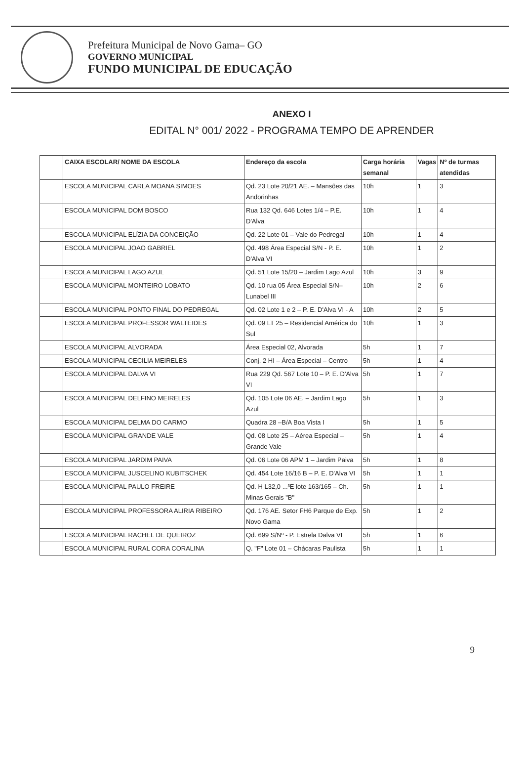Prefeitura Municipal de Novo Gama– GO
GOVERNO MUNICIPAL
FUNDO MUNICIPAL DE EDUCAÇÃO
ANEXO I
EDITAL N° 001/ 2022 - PROGRAMA TEMPO DE APRENDER
| | CAIXA ESCOLAR/ NOME DA ESCOLA | Endereço da escola | Carga horária semanal | Vagas | Nº de turmas atendidas |
| --- | --- | --- | --- | --- | --- |
| | ESCOLA MUNICIPAL CARLA MOANA SIMOES | Qd. 23 Lote 20/21 AE. – Mansões das Andorinhas | 10h | 1 | 3 |
| | ESCOLA MUNICIPAL DOM BOSCO | Rua 132 Qd. 646 Lotes 1/4 – P.E. D'Alva | 10h | 1 | 4 |
| | ESCOLA MUNICIPAL ELÍZIA DA CONCEIÇÃO | Qd. 22 Lote 01 – Vale do Pedregal | 10h | 1 | 4 |
| | ESCOLA MUNICIPAL JOAO GABRIEL | Qd. 498 Área Especial S/N - P. E. D'Alva VI | 10h | 1 | 2 |
| | ESCOLA MUNICIPAL LAGO AZUL | Qd. 51 Lote 15/20 – Jardim Lago Azul | 10h | 3 | 9 |
| | ESCOLA MUNICIPAL MONTEIRO LOBATO | Qd. 10 rua 05 Área Especial S/N– Lunabel III | 10h | 2 | 6 |
| | ESCOLA MUNICIPAL PONTO FINAL DO PEDREGAL | Qd. 02 Lote 1 e 2 – P. E. D'Alva VI - A | 10h | 2 | 5 |
| | ESCOLA MUNICIPAL PROFESSOR WALTEIDES | Qd. 09 LT 25 – Residencial América do Sul | 10h | 1 | 3 |
| | ESCOLA MUNICIPAL ALVORADA | Área Especial 02, Alvorada | 5h | 1 | 7 |
| | ESCOLA MUNICIPAL CECILIA MEIRELES | Conj. 2 HI – Área Especial – Centro | 5h | 1 | 4 |
| | ESCOLA MUNICIPAL DALVA VI | Rua 229 Qd. 567 Lote 10 – P. E. D'Alva VI | 5h | 1 | 7 |
| | ESCOLA MUNICIPAL DELFINO MEIRELES | Qd. 105 Lote 06 AE. – Jardim Lago Azul | 5h | 1 | 3 |
| | ESCOLA MUNICIPAL DELMA DO CARMO | Quadra 28 –B/A Boa Vista I | 5h | 1 | 5 |
| | ESCOLA MUNICIPAL GRANDE VALE | Qd. 08 Lote 25 – Aérea Especial – Grande Vale | 5h | 1 | 4 |
| | ESCOLA MUNICIPAL JARDIM PAIVA | Qd. 06 Lote 06 APM 1 – Jardim Paiva | 5h | 1 | 8 |
| | ESCOLA MUNICIPAL JUSCELINO KUBITSCHEK | Qd. 454 Lote 16/16 B – P. E. D'Alva VI | 5h | 1 | 1 |
| | ESCOLA MUNICIPAL PAULO FREIRE | Qd. H L32,0 ...³E lote 163/165 – Ch. Minas Gerais "B" | 5h | 1 | 1 |
| | ESCOLA MUNICIPAL PROFESSORA ALIRIA RIBEIRO | Qd. 176 AE. Setor FH6 Parque de Exp. Novo Gama | 5h | 1 | 2 |
| | ESCOLA MUNICIPAL RACHEL DE QUEIROZ | Qd. 699 S/Nº - P. Estrela Dalva VI | 5h | 1 | 6 |
| | ESCOLA MUNICIPAL RURAL CORA CORALINA | Q. "F" Lote 01 – Chácaras Paulista | 5h | 1 | 1 |
9